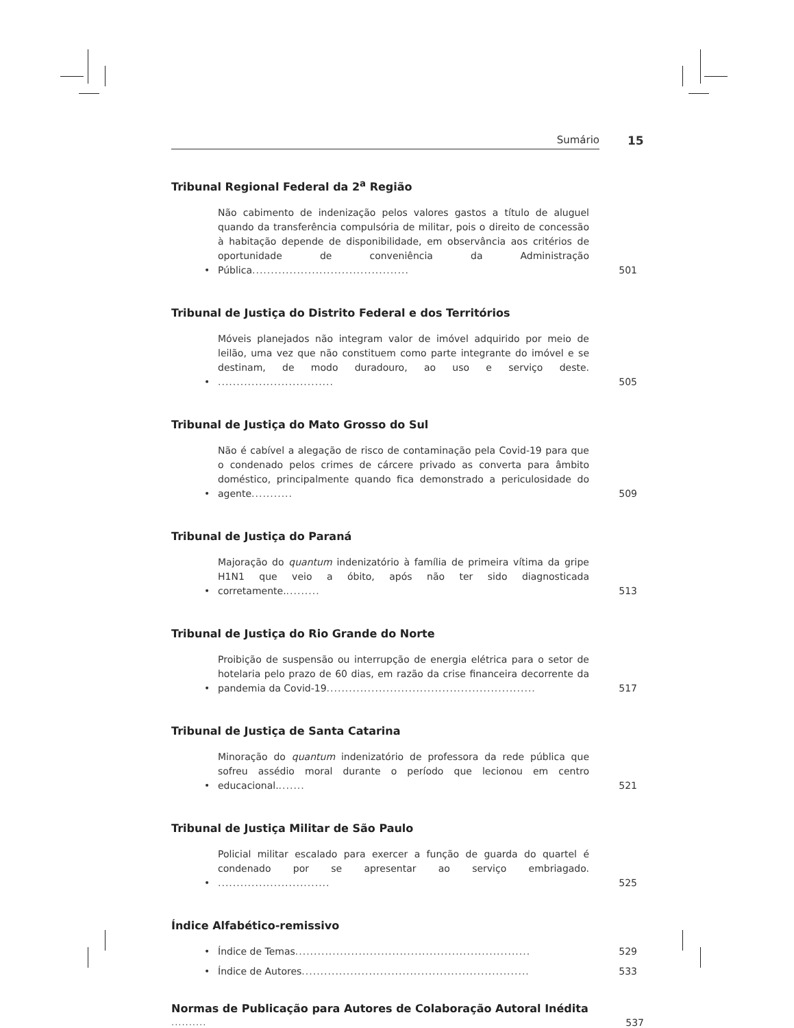Sumário 15
Tribunal Regional Federal da 2<sup>a</sup> Região
• Não cabimento de indenização pelos valores gastos a título de aluguel quando da transferência compulsória de militar, pois o direito de concessão à habitação depende de disponibilidade, em observância aos critérios de oportunidade de conveniência da Administração Pública.......................................... 501
Tribunal de Justiça do Distrito Federal e dos Territórios
• Móveis planejados não integram valor de imóvel adquirido por meio de leilão, uma vez que não constituem como parte integrante do imóvel e se destinam, de modo duradouro, ao uso e serviço deste. ............................... 505
Tribunal de Justiça do Mato Grosso do Sul
• Não é cabível a alegação de risco de contaminação pela Covid-19 para que o condenado pelos crimes de cárcere privado as converta para âmbito doméstico, principalmente quando fica demonstrado a periculosidade do agente........... 509
Tribunal de Justiça do Paraná
• Majoração do quantum indenizatório à família de primeira vítima da gripe H1N1 que veio a óbito, após não ter sido diagnosticada corretamente.......... 513
Tribunal de Justiça do Rio Grande do Norte
• Proibição de suspensão ou interrupção de energia elétrica para o setor de hotelaria pelo prazo de 60 dias, em razão da crise financeira decorrente da pandemia da Covid-19........................................................ 517
Tribunal de Justiça de Santa Catarina
• Minoração do quantum indenizatório de professora da rede pública que sofreu assédio moral durante o período que lecionou em centro educacional........ 521
Tribunal de Justiça Militar de São Paulo
• Policial militar escalado para exercer a função de guarda do quartel é condenado por se apresentar ao serviço embriagado. .............................. 525
Índice Alfabético-remissivo
• Índice de Temas............................................................... 529
• Índice de Autores............................................................. 533
Normas de Publicação para Autores de Colaboração Autoral Inédita .......... 537